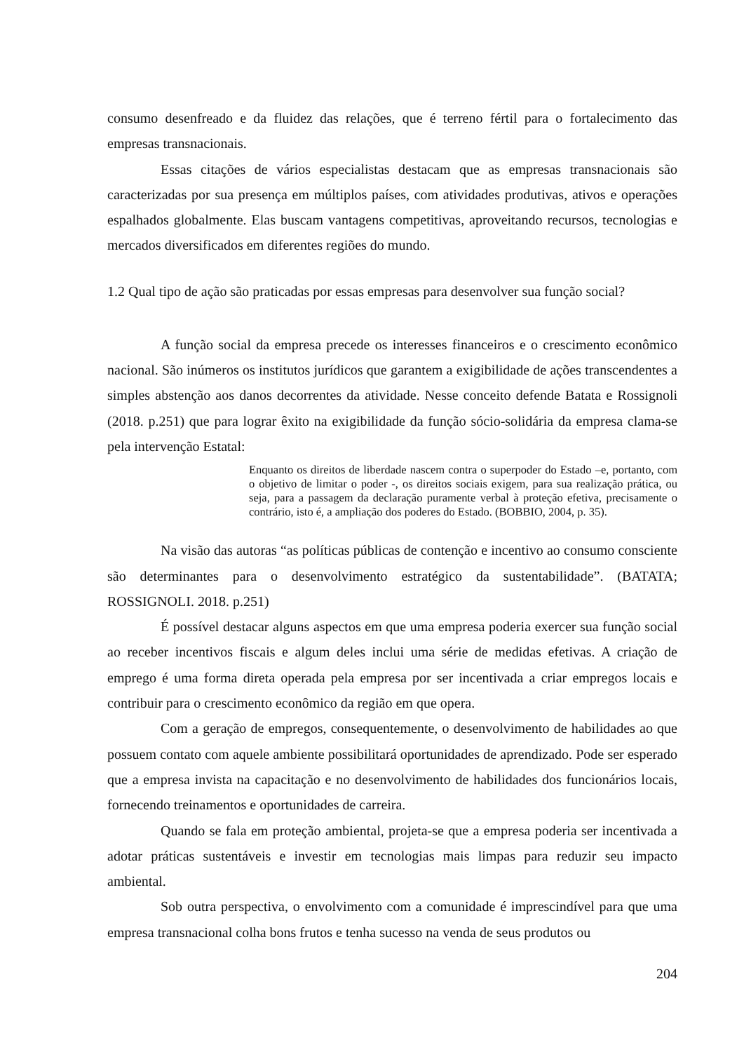consumo desenfreado e da fluidez das relações, que é terreno fértil para o fortalecimento das empresas transnacionais.
Essas citações de vários especialistas destacam que as empresas transnacionais são caracterizadas por sua presença em múltiplos países, com atividades produtivas, ativos e operações espalhados globalmente. Elas buscam vantagens competitivas, aproveitando recursos, tecnologias e mercados diversificados em diferentes regiões do mundo.
1.2 Qual tipo de ação são praticadas por essas empresas para desenvolver sua função social?
A função social da empresa precede os interesses financeiros e o crescimento econômico nacional. São inúmeros os institutos jurídicos que garantem a exigibilidade de ações transcendentes a simples abstenção aos danos decorrentes da atividade. Nesse conceito defende Batata e Rossignoli (2018. p.251) que para lograr êxito na exigibilidade da função sócio-solidária da empresa clama-se pela intervenção Estatal:
Enquanto os direitos de liberdade nascem contra o superpoder do Estado –e, portanto, com o objetivo de limitar o poder -, os direitos sociais exigem, para sua realização prática, ou seja, para a passagem da declaração puramente verbal à proteção efetiva, precisamente o contrário, isto é, a ampliação dos poderes do Estado. (BOBBIO, 2004, p. 35).
Na visão das autoras “as políticas públicas de contenção e incentivo ao consumo consciente são determinantes para o desenvolvimento estratégico da sustentabilidade”. (BATATA; ROSSIGNOLI. 2018. p.251)
É possível destacar alguns aspectos em que uma empresa poderia exercer sua função social ao receber incentivos fiscais e algum deles inclui uma série de medidas efetivas. A criação de emprego é uma forma direta operada pela empresa por ser incentivada a criar empregos locais e contribuir para o crescimento econômico da região em que opera.
Com a geração de empregos, consequentemente, o desenvolvimento de habilidades ao que possuem contato com aquele ambiente possibilitará oportunidades de aprendizado. Pode ser esperado que a empresa invista na capacitação e no desenvolvimento de habilidades dos funcionários locais, fornecendo treinamentos e oportunidades de carreira.
Quando se fala em proteção ambiental, projeta-se que a empresa poderia ser incentivada a adotar práticas sustentáveis e investir em tecnologias mais limpas para reduzir seu impacto ambiental.
Sob outra perspectiva, o envolvimento com a comunidade é imprescindível para que uma empresa transnacional colha bons frutos e tenha sucesso na venda de seus produtos ou
204